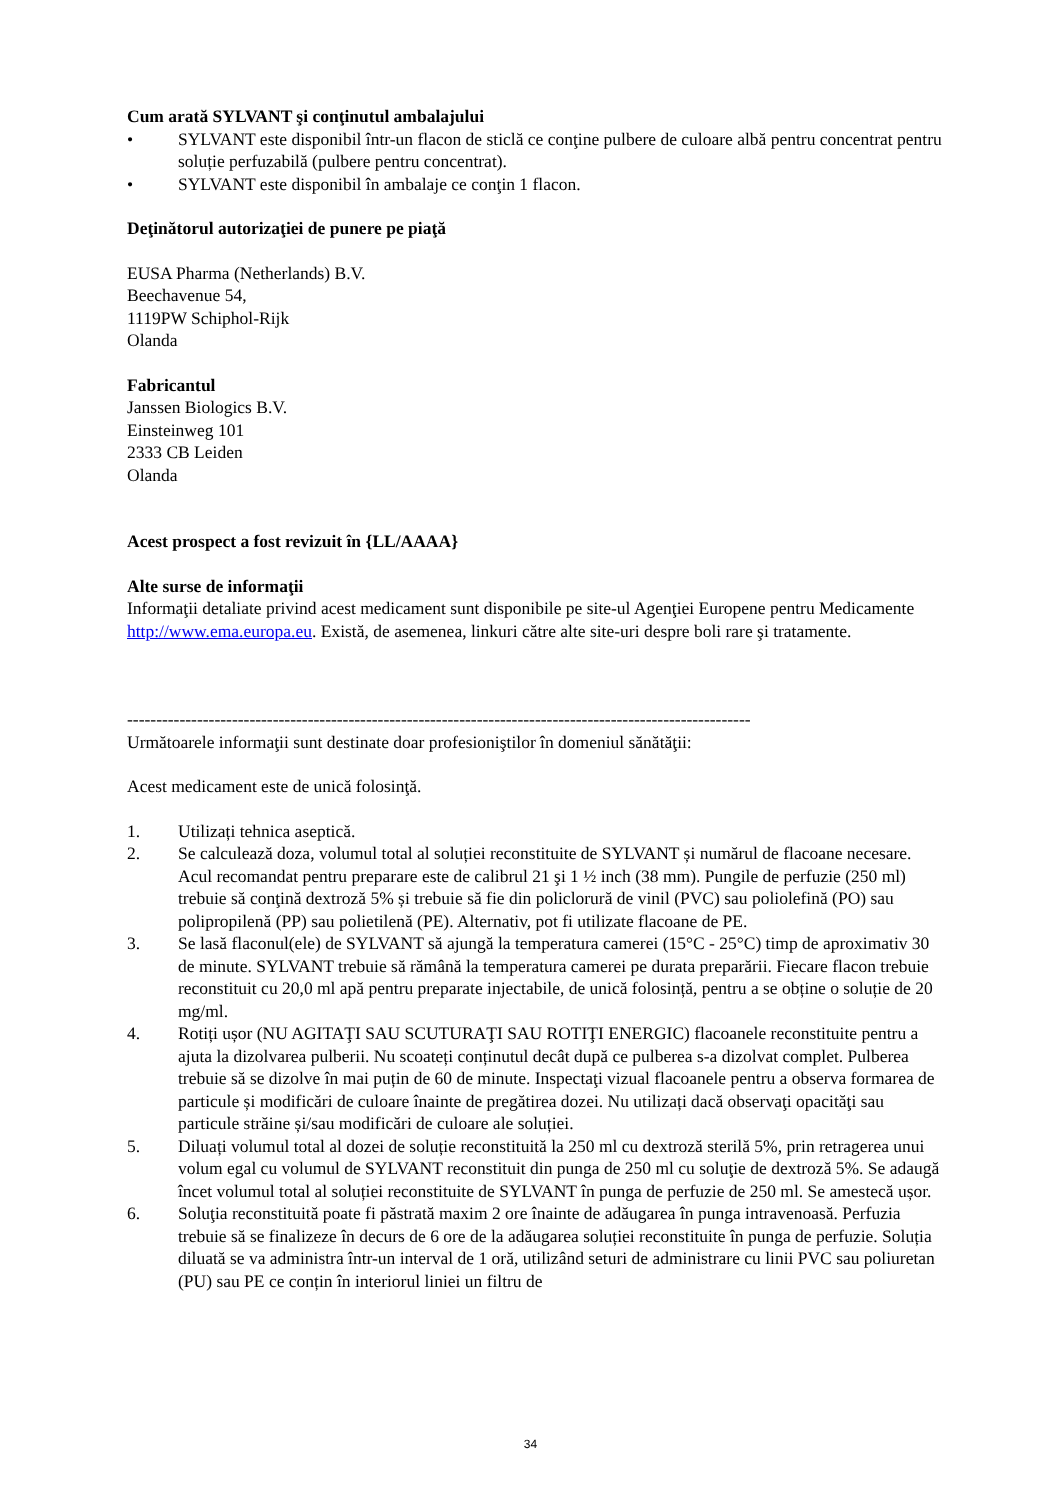Cum arată SYLVANT şi conţinutul ambalajului
• SYLVANT este disponibil într-un flacon de sticlă ce conţine pulbere de culoare albă pentru concentrat pentru soluție perfuzabilă (pulbere pentru concentrat).
• SYLVANT este disponibil în ambalaje ce conţin 1 flacon.
Deţinătorul autorizaţiei de punere pe piaţă
EUSA Pharma (Netherlands) B.V.
Beechavenue 54,
1119PW Schiphol-Rijk
Olanda
Fabricantul
Janssen Biologics B.V.
Einsteinweg 101
2333 CB Leiden
Olanda
Acest prospect a fost revizuit în {LL/AAAA}
Alte surse de informaţii
Informaţii detaliate privind acest medicament sunt disponibile pe site-ul Agenţiei Europene pentru Medicamente http://www.ema.europa.eu. Există, de asemenea, linkuri către alte site-uri despre boli rare şi tratamente.
-----------------------------------------------------------------------------------------------------------
Următoarele informaţii sunt destinate doar profesioniştilor în domeniul sănătăţii:
Acest medicament este de unică folosinţă.
1. Utilizați tehnica aseptică.
2. Se calculează doza, volumul total al soluției reconstituite de SYLVANT și numărul de flacoane necesare. Acul recomandat pentru preparare este de calibrul 21 şi 1 ½ inch (38 mm). Pungile de perfuzie (250 ml) trebuie să conţină dextroză 5% și trebuie să fie din policlorură de vinil (PVC) sau poliolefină (PO) sau polipropilenă (PP) sau polietilenă (PE). Alternativ, pot fi utilizate flacoane de PE.
3. Se lasă flaconul(ele) de SYLVANT să ajungă la temperatura camerei (15°C - 25°C) timp de aproximativ 30 de minute. SYLVANT trebuie să rămână la temperatura camerei pe durata preparării. Fiecare flacon trebuie reconstituit cu 20,0 ml apă pentru preparate injectabile, de unică folosință, pentru a se obține o soluție de 20 mg/ml.
4. Rotiți ușor (NU AGITAŢI SAU SCUTURAŢI SAU ROTIŢI ENERGIC) flacoanele reconstituite pentru a ajuta la dizolvarea pulberii. Nu scoateți conținutul decât după ce pulberea s-a dizolvat complet. Pulberea trebuie să se dizolve în mai puțin de 60 de minute. Inspectaţi vizual flacoanele pentru a observa formarea de particule și modificări de culoare înainte de pregătirea dozei. Nu utilizați dacă observaţi opacităţi sau particule străine și/sau modificări de culoare ale soluției.
5. Diluați volumul total al dozei de soluție reconstituită la 250 ml cu dextroză sterilă 5%, prin retragerea unui volum egal cu volumul de SYLVANT reconstituit din punga de 250 ml cu soluţie de dextroză 5%. Se adaugă încet volumul total al soluției reconstituite de SYLVANT în punga de perfuzie de 250 ml. Se amestecă ușor.
6. Soluţia reconstituită poate fi păstrată maxim 2 ore înainte de adăugarea în punga intravenoasă. Perfuzia trebuie să se finalizeze în decurs de 6 ore de la adăugarea soluției reconstituite în punga de perfuzie. Soluția diluată se va administra într-un interval de 1 oră, utilizând seturi de administrare cu linii PVC sau poliuretan (PU) sau PE ce conțin în interiorul liniei un filtru de
34